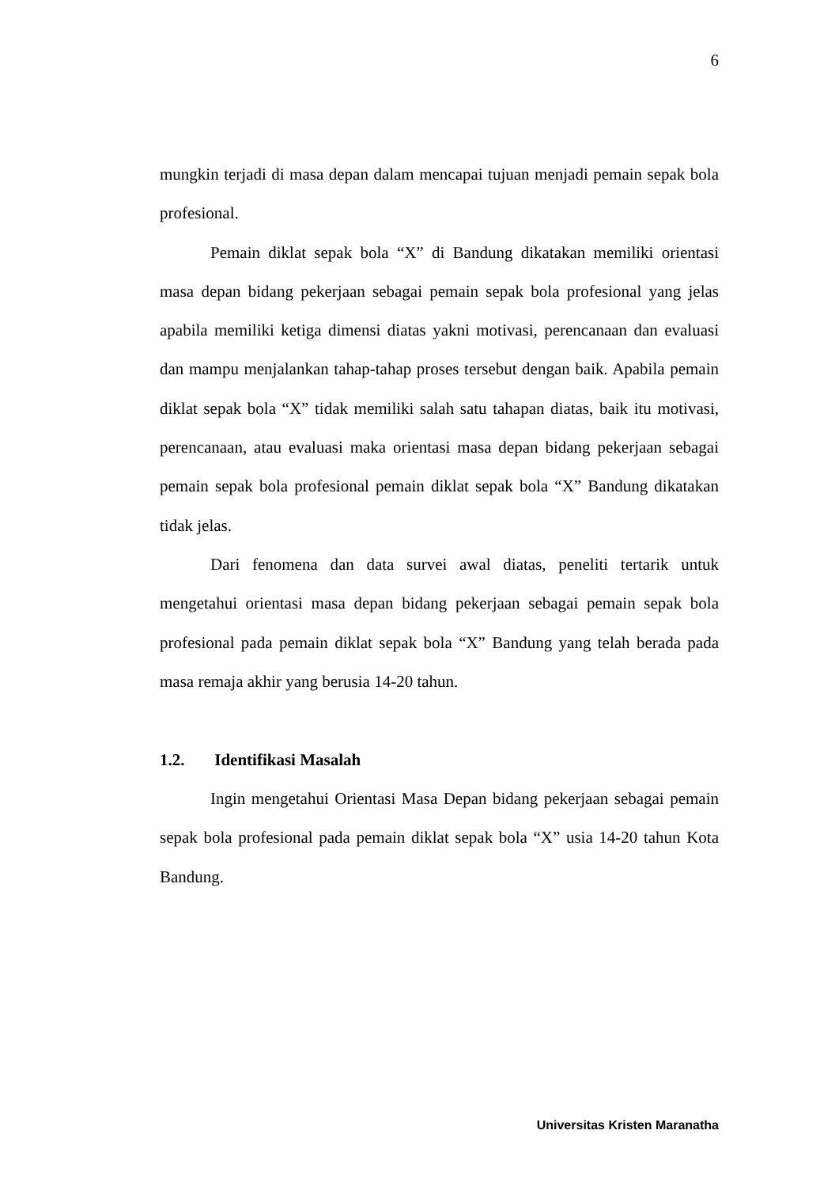6
mungkin terjadi di masa depan dalam mencapai tujuan menjadi pemain sepak bola profesional.
Pemain diklat sepak bola “X” di Bandung dikatakan memiliki orientasi masa depan bidang pekerjaan sebagai pemain sepak bola profesional yang jelas apabila memiliki ketiga dimensi diatas yakni motivasi, perencanaan dan evaluasi dan mampu menjalankan tahap-tahap proses tersebut dengan baik. Apabila pemain diklat sepak bola “X” tidak memiliki salah satu tahapan diatas, baik itu motivasi, perencanaan, atau evaluasi maka orientasi masa depan bidang pekerjaan sebagai pemain sepak bola profesional pemain diklat sepak bola “X” Bandung dikatakan tidak jelas.
Dari fenomena dan data survei awal diatas, peneliti tertarik untuk mengetahui orientasi masa depan bidang pekerjaan sebagai pemain sepak bola profesional pada pemain diklat sepak bola “X” Bandung yang telah berada pada masa remaja akhir yang berusia 14-20 tahun.
1.2. Identifikasi Masalah
Ingin mengetahui Orientasi Masa Depan bidang pekerjaan sebagai pemain sepak bola profesional pada pemain diklat sepak bola “X” usia 14-20 tahun Kota Bandung.
Universitas Kristen Maranatha